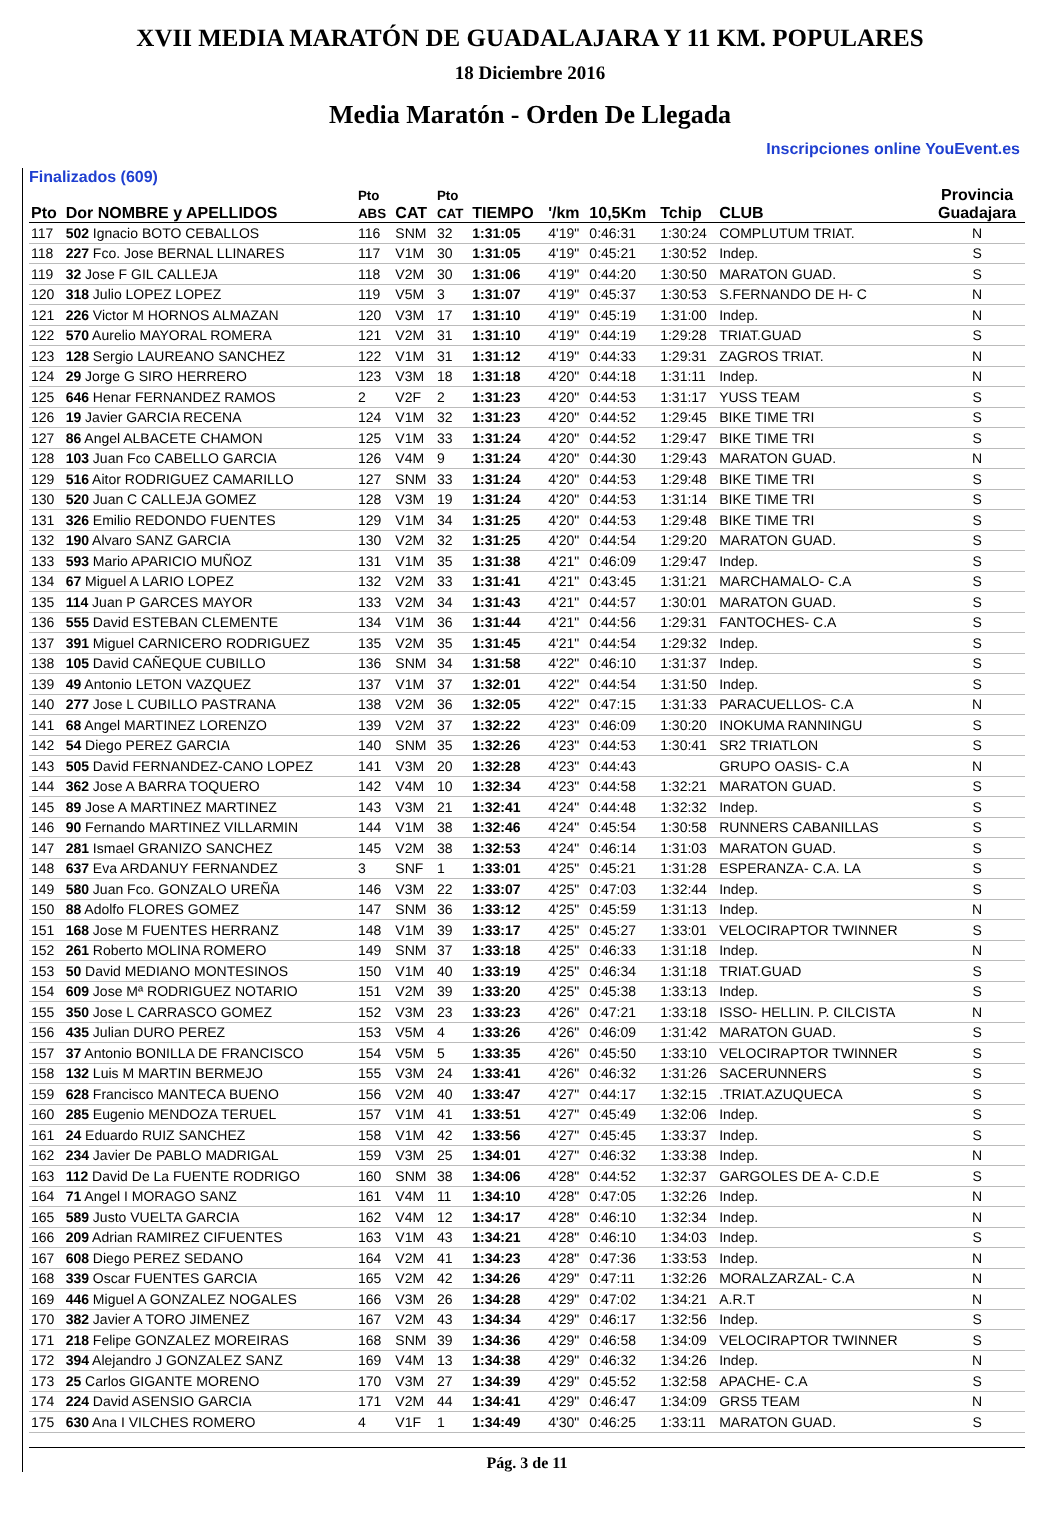XVII MEDIA MARATÓN DE GUADALAJARA Y 11 KM. POPULARES
18 Diciembre 2016
Media Maratón - Orden De Llegada
Inscripciones online YouEvent.es
Finalizados (609)
| Pto | Dor NOMBRE y APELLIDOS | Pto ABS | CAT | Pto CAT | TIEMPO | '/km | 10,5Km | Tchip | CLUB | Provincia Guadajara |
| --- | --- | --- | --- | --- | --- | --- | --- | --- | --- | --- |
| 117 | 502 Ignacio BOTO CEBALLOS | 116 | SNM | 32 | 1:31:05 | 4'19" | 0:46:31 | 1:30:24 | COMPLUTUM TRIAT. | N |
| 118 | 227 Fco. Jose BERNAL LLINARES | 117 | V1M | 30 | 1:31:05 | 4'19" | 0:45:21 | 1:30:52 | Indep. | S |
| 119 | 32 Jose F GIL CALLEJA | 118 | V2M | 30 | 1:31:06 | 4'19" | 0:44:20 | 1:30:50 | MARATON GUAD. | S |
| 120 | 318 Julio LOPEZ LOPEZ | 119 | V5M | 3 | 1:31:07 | 4'19" | 0:45:37 | 1:30:53 | S.FERNANDO DE H- C | N |
| 121 | 226 Victor M HORNOS ALMAZAN | 120 | V3M | 17 | 1:31:10 | 4'19" | 0:45:19 | 1:31:00 | Indep. | N |
| 122 | 570 Aurelio MAYORAL ROMERA | 121 | V2M | 31 | 1:31:10 | 4'19" | 0:44:19 | 1:29:28 | TRIAT.GUAD | S |
| 123 | 128 Sergio LAUREANO SANCHEZ | 122 | V1M | 31 | 1:31:12 | 4'19" | 0:44:33 | 1:29:31 | ZAGROS TRIAT. | N |
| 124 | 29 Jorge G SIRO HERRERO | 123 | V3M | 18 | 1:31:18 | 4'20" | 0:44:18 | 1:31:11 | Indep. | N |
| 125 | 646 Henar FERNANDEZ RAMOS | 2 | V2F | 2 | 1:31:23 | 4'20" | 0:44:53 | 1:31:17 | YUSS TEAM | S |
| 126 | 19 Javier GARCIA RECENA | 124 | V1M | 32 | 1:31:23 | 4'20" | 0:44:52 | 1:29:45 | BIKE TIME TRI | S |
| 127 | 86 Angel ALBACETE CHAMON | 125 | V1M | 33 | 1:31:24 | 4'20" | 0:44:52 | 1:29:47 | BIKE TIME TRI | S |
| 128 | 103 Juan Fco CABELLO GARCIA | 126 | V4M | 9 | 1:31:24 | 4'20" | 0:44:30 | 1:29:43 | MARATON GUAD. | N |
| 129 | 516 Aitor RODRIGUEZ CAMARILLO | 127 | SNM | 33 | 1:31:24 | 4'20" | 0:44:53 | 1:29:48 | BIKE TIME TRI | S |
| 130 | 520 Juan C CALLEJA GOMEZ | 128 | V3M | 19 | 1:31:24 | 4'20" | 0:44:53 | 1:31:14 | BIKE TIME TRI | S |
| 131 | 326 Emilio REDONDO FUENTES | 129 | V1M | 34 | 1:31:25 | 4'20" | 0:44:53 | 1:29:48 | BIKE TIME TRI | S |
| 132 | 190 Alvaro SANZ GARCIA | 130 | V2M | 32 | 1:31:25 | 4'20" | 0:44:54 | 1:29:20 | MARATON GUAD. | S |
| 133 | 593 Mario APARICIO MUÑOZ | 131 | V1M | 35 | 1:31:38 | 4'21" | 0:46:09 | 1:29:47 | Indep. | S |
| 134 | 67 Miguel A LARIO LOPEZ | 132 | V2M | 33 | 1:31:41 | 4'21" | 0:43:45 | 1:31:21 | MARCHAMALO- C.A | S |
| 135 | 114 Juan P GARCES MAYOR | 133 | V2M | 34 | 1:31:43 | 4'21" | 0:44:57 | 1:30:01 | MARATON GUAD. | S |
| 136 | 555 David ESTEBAN CLEMENTE | 134 | V1M | 36 | 1:31:44 | 4'21" | 0:44:56 | 1:29:31 | FANTOCHES- C.A | S |
| 137 | 391 Miguel CARNICERO RODRIGUEZ | 135 | V2M | 35 | 1:31:45 | 4'21" | 0:44:54 | 1:29:32 | Indep. | S |
| 138 | 105 David CAÑEQUE CUBILLO | 136 | SNM | 34 | 1:31:58 | 4'22" | 0:46:10 | 1:31:37 | Indep. | S |
| 139 | 49 Antonio LETON VAZQUEZ | 137 | V1M | 37 | 1:32:01 | 4'22" | 0:44:54 | 1:31:50 | Indep. | S |
| 140 | 277 Jose L CUBILLO PASTRANA | 138 | V2M | 36 | 1:32:05 | 4'22" | 0:47:15 | 1:31:33 | PARACUELLOS- C.A | N |
| 141 | 68 Angel MARTINEZ LORENZO | 139 | V2M | 37 | 1:32:22 | 4'23" | 0:46:09 | 1:30:20 | INOKUMA RANNINGU | S |
| 142 | 54 Diego PEREZ GARCIA | 140 | SNM | 35 | 1:32:26 | 4'23" | 0:44:53 | 1:30:41 | SR2 TRIATLON | S |
| 143 | 505 David FERNANDEZ-CANO LOPEZ | 141 | V3M | 20 | 1:32:28 | 4'23" | 0:44:43 | | GRUPO OASIS- C.A | N |
| 144 | 362 Jose A BARRA TOQUERO | 142 | V4M | 10 | 1:32:34 | 4'23" | 0:44:58 | 1:32:21 | MARATON GUAD. | S |
| 145 | 89 Jose A MARTINEZ MARTINEZ | 143 | V3M | 21 | 1:32:41 | 4'24" | 0:44:48 | 1:32:32 | Indep. | S |
| 146 | 90 Fernando MARTINEZ VILLARMIN | 144 | V1M | 38 | 1:32:46 | 4'24" | 0:45:54 | 1:30:58 | RUNNERS CABANILLAS | S |
| 147 | 281 Ismael GRANIZO SANCHEZ | 145 | V2M | 38 | 1:32:53 | 4'24" | 0:46:14 | 1:31:03 | MARATON GUAD. | S |
| 148 | 637 Eva ARDANUY FERNANDEZ | 3 | SNF | 1 | 1:33:01 | 4'25" | 0:45:21 | 1:31:28 | ESPERANZA- C.A. LA | S |
| 149 | 580 Juan Fco. GONZALO UREÑA | 146 | V3M | 22 | 1:33:07 | 4'25" | 0:47:03 | 1:32:44 | Indep. | S |
| 150 | 88 Adolfo FLORES GOMEZ | 147 | SNM | 36 | 1:33:12 | 4'25" | 0:45:59 | 1:31:13 | Indep. | N |
| 151 | 168 Jose M FUENTES HERRANZ | 148 | V1M | 39 | 1:33:17 | 4'25" | 0:45:27 | 1:33:01 | VELOCIRAPTOR TWINNER | S |
| 152 | 261 Roberto MOLINA ROMERO | 149 | SNM | 37 | 1:33:18 | 4'25" | 0:46:33 | 1:31:18 | Indep. | N |
| 153 | 50 David MEDIANO MONTESINOS | 150 | V1M | 40 | 1:33:19 | 4'25" | 0:46:34 | 1:31:18 | TRIAT.GUAD | S |
| 154 | 609 Jose Mª RODRIGUEZ NOTARIO | 151 | V2M | 39 | 1:33:20 | 4'25" | 0:45:38 | 1:33:13 | Indep. | S |
| 155 | 350 Jose L CARRASCO GOMEZ | 152 | V3M | 23 | 1:33:23 | 4'26" | 0:47:21 | 1:33:18 | ISSO- HELLIN. P. CILCISTA | N |
| 156 | 435 Julian DURO PEREZ | 153 | V5M | 4 | 1:33:26 | 4'26" | 0:46:09 | 1:31:42 | MARATON GUAD. | S |
| 157 | 37 Antonio BONILLA DE FRANCISCO | 154 | V5M | 5 | 1:33:35 | 4'26" | 0:45:50 | 1:33:10 | VELOCIRAPTOR TWINNER | S |
| 158 | 132 Luis M MARTIN BERMEJO | 155 | V3M | 24 | 1:33:41 | 4'26" | 0:46:32 | 1:31:26 | SACERUNNERS | S |
| 159 | 628 Francisco MANTECA BUENO | 156 | V2M | 40 | 1:33:47 | 4'27" | 0:44:17 | 1:32:15 | .TRIAT.AZUQUECA | S |
| 160 | 285 Eugenio MENDOZA TERUEL | 157 | V1M | 41 | 1:33:51 | 4'27" | 0:45:49 | 1:32:06 | Indep. | S |
| 161 | 24 Eduardo RUIZ SANCHEZ | 158 | V1M | 42 | 1:33:56 | 4'27" | 0:45:45 | 1:33:37 | Indep. | S |
| 162 | 234 Javier De PABLO MADRIGAL | 159 | V3M | 25 | 1:34:01 | 4'27" | 0:46:32 | 1:33:38 | Indep. | N |
| 163 | 112 David De La FUENTE RODRIGO | 160 | SNM | 38 | 1:34:06 | 4'28" | 0:44:52 | 1:32:37 | GARGOLES DE A- C.D.E | S |
| 164 | 71 Angel I MORAGO SANZ | 161 | V4M | 11 | 1:34:10 | 4'28" | 0:47:05 | 1:32:26 | Indep. | N |
| 165 | 589 Justo VUELTA GARCIA | 162 | V4M | 12 | 1:34:17 | 4'28" | 0:46:10 | 1:32:34 | Indep. | N |
| 166 | 209 Adrian RAMIREZ CIFUENTES | 163 | V1M | 43 | 1:34:21 | 4'28" | 0:46:10 | 1:34:03 | Indep. | S |
| 167 | 608 Diego PEREZ SEDANO | 164 | V2M | 41 | 1:34:23 | 4'28" | 0:47:36 | 1:33:53 | Indep. | N |
| 168 | 339 Oscar FUENTES GARCIA | 165 | V2M | 42 | 1:34:26 | 4'29" | 0:47:11 | 1:32:26 | MORALZARZAL- C.A | N |
| 169 | 446 Miguel A GONZALEZ NOGALES | 166 | V3M | 26 | 1:34:28 | 4'29" | 0:47:02 | 1:34:21 | A.R.T | N |
| 170 | 382 Javier A TORO JIMENEZ | 167 | V2M | 43 | 1:34:34 | 4'29" | 0:46:17 | 1:32:56 | Indep. | S |
| 171 | 218 Felipe GONZALEZ MOREIRAS | 168 | SNM | 39 | 1:34:36 | 4'29" | 0:46:58 | 1:34:09 | VELOCIRAPTOR TWINNER | S |
| 172 | 394 Alejandro J GONZALEZ SANZ | 169 | V4M | 13 | 1:34:38 | 4'29" | 0:46:32 | 1:34:26 | Indep. | N |
| 173 | 25 Carlos GIGANTE MORENO | 170 | V3M | 27 | 1:34:39 | 4'29" | 0:45:52 | 1:32:58 | APACHE- C.A | S |
| 174 | 224 David ASENSIO GARCIA | 171 | V2M | 44 | 1:34:41 | 4'29" | 0:46:47 | 1:34:09 | GRS5 TEAM | N |
| 175 | 630 Ana I VILCHES ROMERO | 4 | V1F | 1 | 1:34:49 | 4'30" | 0:46:25 | 1:33:11 | MARATON GUAD. | S |
Pág. 3 de 11